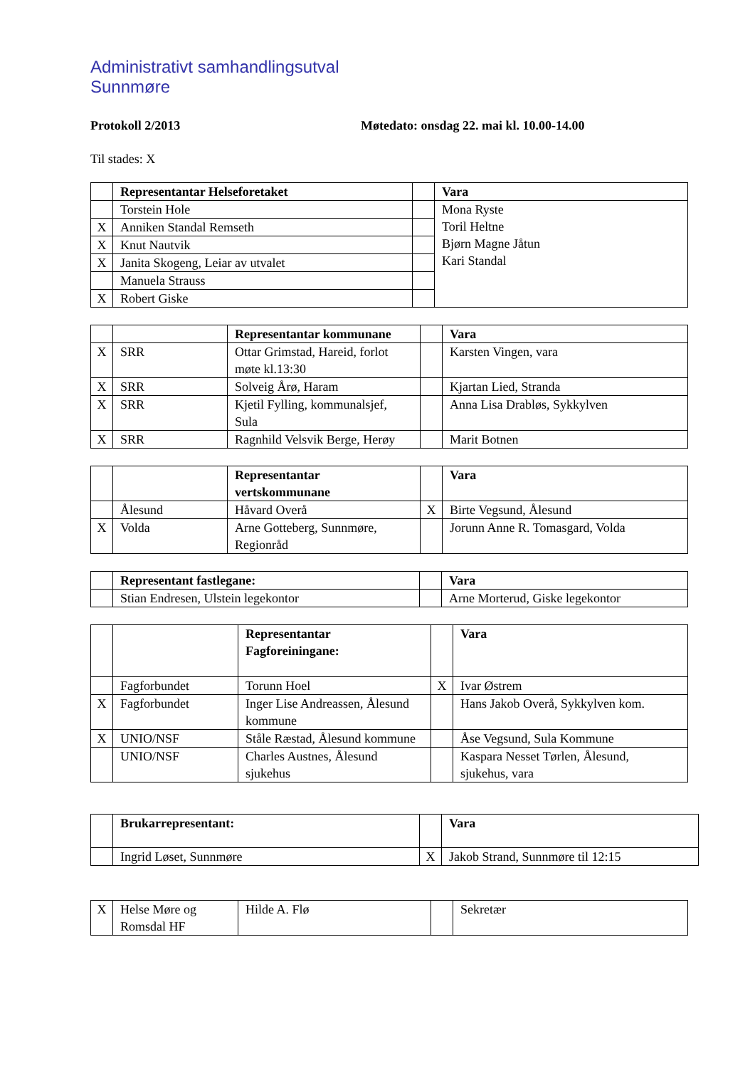Administrativt samhandlingsutval
Sunnmøre
Protokoll 2/2013 Møtedato: onsdag 22. mai kl. 10.00-14.00
Til stades: X
| | Representantar Helseforetaket | | Vara |
| | Torstein Hole | | Mona Ryste Toril Heltne Bjørn Magne Jåtun Kari Standal |
| X | Anniken Standal Remseth | | |
| X | Knut Nautvik | | |
| X | Janita Skogeng, Leiar av utvalet | | |
| | Manuela Strauss | | |
| X | Robert Giske | | |
| | | Representantar kommunane | | Vara |
| X | SRR | Ottar Grimstad, Hareid, forlot møte kl.13:30 | | Karsten Vingen, vara |
| X | SRR | Solveig Årø, Haram | | Kjartan Lied, Stranda |
| X | SRR | Kjetil Fylling, kommunalsjef, Sula | | Anna Lisa Drabløs, Sykkylven |
| X | SRR | Ragnhild Velsvik Berge, Herøy | | Marit Botnen |
| | | Representantar vertskommunane | | Vara |
| | Ålesund | Håvard Overå | X | Birte Vegsund, Ålesund |
| X | Volda | Arne Gotteberg, Sunnmøre, Regionråd | | Jorunn Anne R. Tomasgard, Volda |
| | Representant fastlegane: | | Vara |
| | Stian Endresen, Ulstein legekontor | | Arne Morterud, Giske legekontor |
| | | Representantar Fagforeiningane: | | Vara |
| | Fagforbundet | Torunn Hoel | X | Ivar Østrem |
| X | Fagforbundet | Inger Lise Andreassen, Ålesund kommune | | Hans Jakob Overå, Sykkylven kom. |
| X | UNIO/NSF | Ståle Ræstad, Ålesund kommune | | Åse Vegsund, Sula Kommune |
| | UNIO/NSF | Charles Austnes, Ålesund sjukehus | | Kaspara Nesset Tørlen, Ålesund, sjukehus, vara |
| | Brukarrepresentant: | | Vara |
| | Ingrid Løset, Sunnmøre | X | Jakob Strand, Sunnmøre til 12:15 |
| X | Helse Møre og Romsdal HF | Hilde A. Flø | | Sekretær |